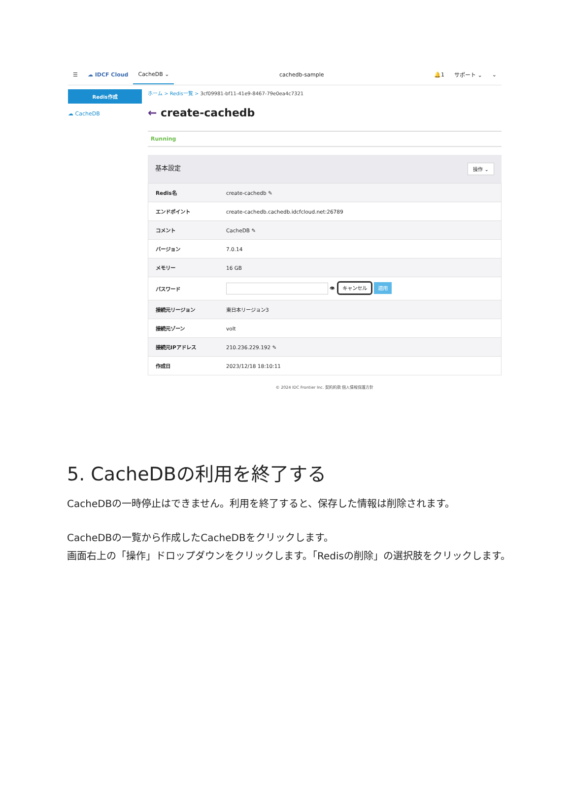☰ ☁ IDCF Cloud
CacheDB ⌄
cachedb-sample 🔔1 サポート ⌄ ⌄
Redis作成
☁ CacheDB
ホーム > Redis一覧 > 3cf09981-bf11-41e9-8467-79e0ea4c7321
← create-cachedb
Running
基本設定 操作 ⌄
| Redis名 | create-cachedb ✎ |
| エンドポイント | create-cachedb.cachedb.idcfcloud.net:26789 |
| コメント | CacheDB ✎ |
| バージョン | 7.0.14 |
| メモリー | 16 GB |
| パスワード | 👁 キャンセル 適用 |
| 接続元リージョン | 東日本リージョン3 |
| 接続元ゾーン | volt |
| 接続元IPアドレス | 210.236.229.192 ✎ |
| 作成日 | 2023/12/18 18:10:11 |
© 2024 IDC Frontier Inc. 契約約款 個人情報保護方針
5. CacheDBの利用を終了する
CacheDBの一時停止はできません。利用を終了すると、保存した情報は削除されます。
CacheDBの一覧から作成したCacheDBをクリックします。
画面右上の「操作」ドロップダウンをクリックします。「Redisの削除」の選択肢をクリックします。